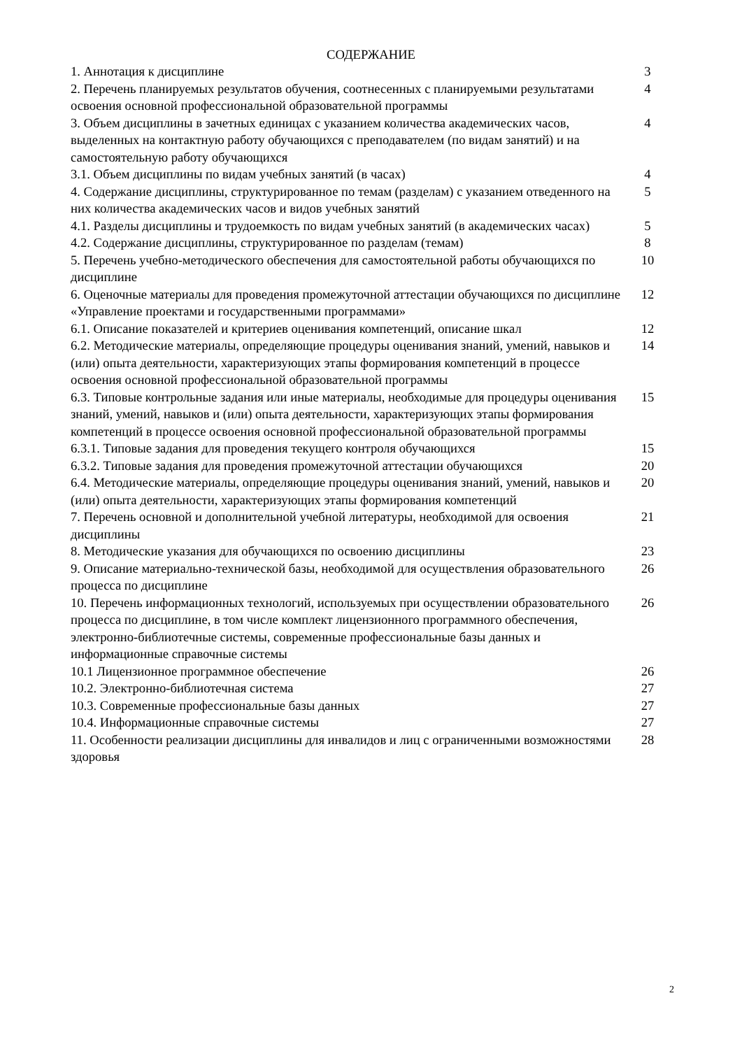СОДЕРЖАНИЕ
| 1. Аннотация к дисциплине | 3 |
| 2. Перечень планируемых результатов обучения, соотнесенных с планируемыми результатами освоения основной профессиональной образовательной программы | 4 |
| 3. Объем дисциплины в зачетных единицах с указанием количества академических часов, выделенных на контактную работу обучающихся с преподавателем (по видам занятий) и на самостоятельную работу обучающихся | 4 |
| 3.1. Объем дисциплины по видам учебных занятий (в часах) | 4 |
| 4. Содержание дисциплины, структурированное по темам (разделам) с указанием отведенного на них количества академических часов и видов учебных занятий | 5 |
| 4.1. Разделы дисциплины и трудоемкость по видам учебных занятий (в академических часах) | 5 |
| 4.2. Содержание дисциплины, структурированное по разделам (темам) | 8 |
| 5. Перечень учебно-методического обеспечения для самостоятельной работы обучающихся по дисциплине | 10 |
| 6. Оценочные материалы для проведения промежуточной аттестации обучающихся по дисциплине «Управление проектами и государственными программами» | 12 |
| 6.1. Описание показателей и критериев оценивания компетенций, описание шкал | 12 |
| 6.2. Методические материалы, определяющие процедуры оценивания знаний, умений, навыков и (или) опыта деятельности, характеризующих этапы формирования компетенций в процессе освоения основной профессиональной образовательной программы | 14 |
| 6.3. Типовые контрольные задания или иные материалы, необходимые для процедуры оценивания знаний, умений, навыков и (или) опыта деятельности, характеризующих этапы формирования компетенций в процессе освоения основной профессиональной образовательной программы | 15 |
| 6.3.1. Типовые задания для проведения текущего контроля обучающихся | 15 |
| 6.3.2. Типовые задания для проведения промежуточной аттестации обучающихся | 20 |
| 6.4. Методические материалы, определяющие процедуры оценивания знаний, умений, навыков и (или) опыта деятельности, характеризующих этапы формирования компетенций | 20 |
| 7. Перечень основной и дополнительной учебной литературы, необходимой для освоения дисциплины | 21 |
| 8. Методические указания для обучающихся по освоению дисциплины | 23 |
| 9. Описание материально-технической базы, необходимой для осуществления образовательного процесса по дисциплине | 26 |
| 10. Перечень информационных технологий, используемых при осуществлении образовательного процесса по дисциплине, в том числе комплект лицензионного программного обеспечения, электронно-библиотечные системы, современные профессиональные базы данных и информационные справочные системы | 26 |
| 10.1 Лицензионное программное обеспечение | 26 |
| 10.2. Электронно-библиотечная система | 27 |
| 10.3. Современные профессиональные базы данных | 27 |
| 10.4. Информационные справочные системы | 27 |
| 11. Особенности реализации дисциплины для инвалидов и лиц с ограниченными возможностями здоровья | 28 |
2